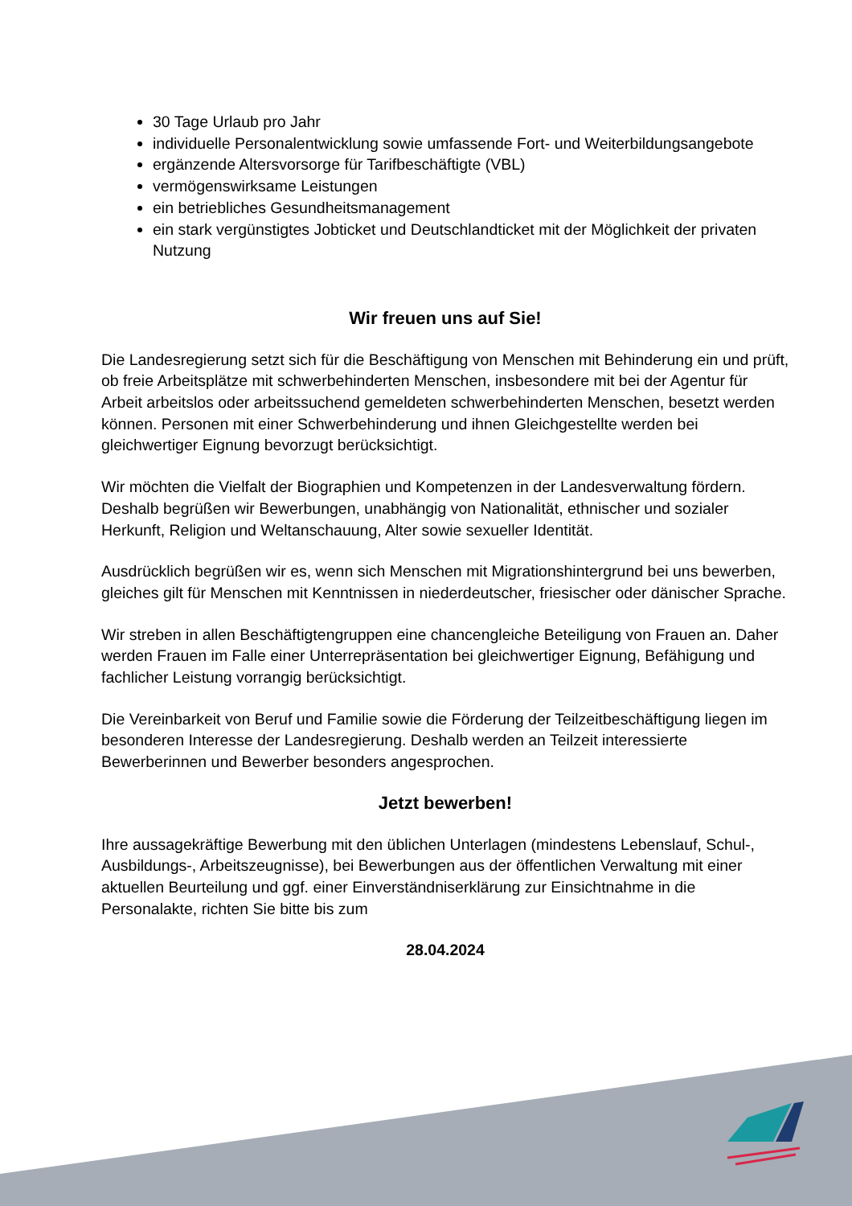30 Tage Urlaub pro Jahr
individuelle Personalentwicklung sowie umfassende Fort- und Weiterbildungsangebote
ergänzende Altersvorsorge für Tarifbeschäftigte (VBL)
vermögenswirksame Leistungen
ein betriebliches Gesundheitsmanagement
ein stark vergünstigtes Jobticket und Deutschlandticket mit der Möglichkeit der privaten Nutzung
Wir freuen uns auf Sie!
Die Landesregierung setzt sich für die Beschäftigung von Menschen mit Behinderung ein und prüft, ob freie Arbeitsplätze mit schwerbehinderten Menschen, insbesondere mit bei der Agentur für Arbeit arbeitslos oder arbeitssuchend gemeldeten schwerbehinderten Menschen, besetzt werden können. Personen mit einer Schwerbehinderung und ihnen Gleichgestellte werden bei gleichwertiger Eignung bevorzugt berücksichtigt.
Wir möchten die Vielfalt der Biographien und Kompetenzen in der Landesverwaltung fördern. Deshalb begrüßen wir Bewerbungen, unabhängig von Nationalität, ethnischer und sozialer Herkunft, Religion und Weltanschauung, Alter sowie sexueller Identität.
Ausdrücklich begrüßen wir es, wenn sich Menschen mit Migrationshintergrund bei uns bewerben, gleiches gilt für Menschen mit Kenntnissen in niederdeutscher, friesischer oder dänischer Sprache.
Wir streben in allen Beschäftigtengruppen eine chancengleiche Beteiligung von Frauen an. Daher werden Frauen im Falle einer Unterrepräsentation bei gleichwertiger Eignung, Befähigung und fachlicher Leistung vorrangig berücksichtigt.
Die Vereinbarkeit von Beruf und Familie sowie die Förderung der Teilzeitbeschäftigung liegen im besonderen Interesse der Landesregierung. Deshalb werden an Teilzeit interessierte Bewerberinnen und Bewerber besonders angesprochen.
Jetzt bewerben!
Ihre aussagekräftige Bewerbung mit den üblichen Unterlagen (mindestens Lebenslauf, Schul-, Ausbildungs-, Arbeitszeugnisse), bei Bewerbungen aus der öffentlichen Verwaltung mit einer aktuellen Beurteilung und ggf. einer Einverständniserklärung zur Einsichtnahme in die Personalakte, richten Sie bitte bis zum
28.04.2024